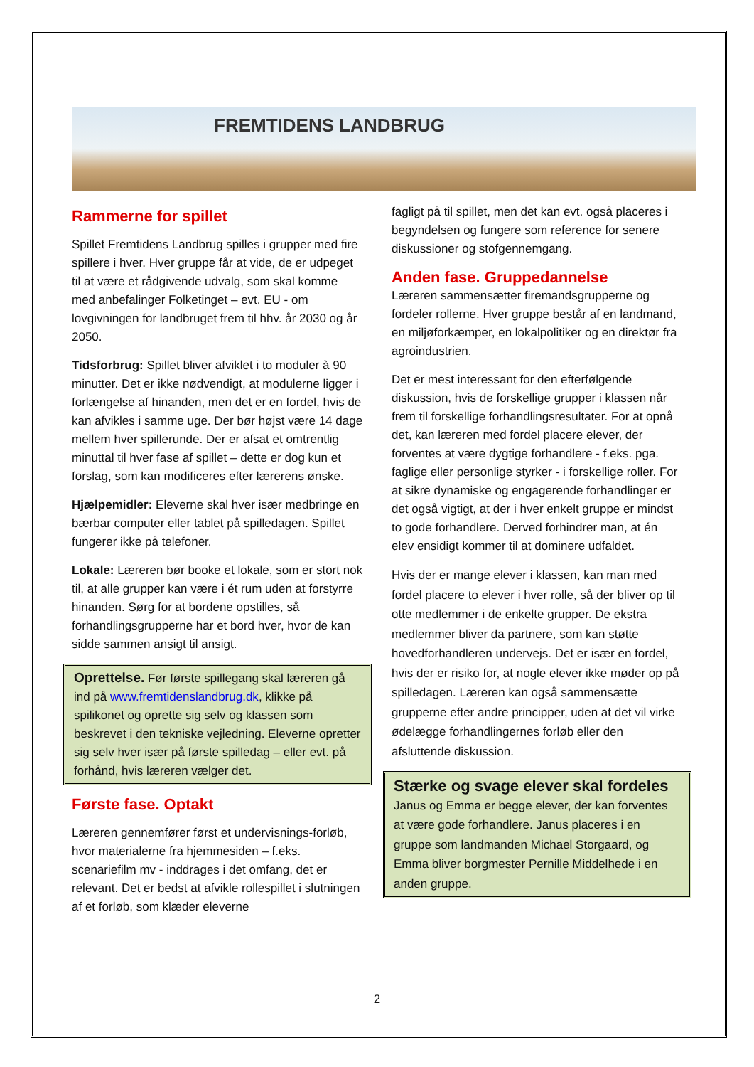FREMTIDENS LANDBRUG
Rammerne for spillet
Spillet Fremtidens Landbrug spilles i grupper med fire spillere i hver. Hver gruppe får at vide, de er udpeget til at være et rådgivende udvalg, som skal komme med anbefalinger Folketinget – evt. EU - om lovgivningen for landbruget frem til hhv. år 2030 og år 2050.
Tidsforbrug: Spillet bliver afviklet i to moduler à 90 minutter. Det er ikke nødvendigt, at modulerne ligger i forlængelse af hinanden, men det er en fordel, hvis de kan afvikles i samme uge. Der bør højst være 14 dage mellem hver spillerunde. Der er afsat et omtrentlig minuttal til hver fase af spillet – dette er dog kun et forslag, som kan modificeres efter lærerens ønske.
Hjælpemidler: Eleverne skal hver især medbringe en bærbar computer eller tablet på spilledagen. Spillet fungerer ikke på telefoner.
Lokale: Læreren bør booke et lokale, som er stort nok til, at alle grupper kan være i ét rum uden at forstyrre hinanden. Sørg for at bordene opstilles, så forhandlingsgrupperne har et bord hver, hvor de kan sidde sammen ansigt til ansigt.
Oprettelse. Før første spillegang skal læreren gå ind på www.fremtidenslandbrug.dk, klikke på spilikonet og oprette sig selv og klassen som beskrevet i den tekniske vejledning. Eleverne opretter sig selv hver især på første spilledag – eller evt. på forhånd, hvis læreren vælger det.
Første fase. Optakt
Læreren gennemfører først et undervisnings-forløb, hvor materialerne fra hjemmesiden – f.eks. scenariefilm mv - inddrages i det omfang, det er relevant. Det er bedst at afvikle rollespillet i slutningen af et forløb, som klæder eleverne
fagligt på til spillet, men det kan evt. også placeres i begyndelsen og fungere som reference for senere diskussioner og stofgennemgang.
Anden fase. Gruppedannelse
Læreren sammensætter firemandsgrupperne og fordeler rollerne. Hver gruppe består af en landmand, en miljøforkæmper, en lokalpolitiker og en direktør fra agroindustrien.
Det er mest interessant for den efterfølgende diskussion, hvis de forskellige grupper i klassen når frem til forskellige forhandlingsresultater. For at opnå det, kan læreren med fordel placere elever, der forventes at være dygtige forhandlere - f.eks. pga. faglige eller personlige styrker - i forskellige roller. For at sikre dynamiske og engagerende forhandlinger er det også vigtigt, at der i hver enkelt gruppe er mindst to gode forhandlere. Derved forhindrer man, at én elev ensidigt kommer til at dominere udfaldet.
Hvis der er mange elever i klassen, kan man med fordel placere to elever i hver rolle, så der bliver op til otte medlemmer i de enkelte grupper. De ekstra medlemmer bliver da partnere, som kan støtte hovedforhandleren undervejs. Det er især en fordel, hvis der er risiko for, at nogle elever ikke møder op på spilledagen. Læreren kan også sammensætte grupperne efter andre principper, uden at det vil virke ødelægge forhandlingernes forløb eller den afsluttende diskussion.
Stærke og svage elever skal fordeles
Janus og Emma er begge elever, der kan forventes at være gode forhandlere. Janus placeres i en gruppe som landmanden Michael Storgaard, og Emma bliver borgmester Pernille Middelhede i en anden gruppe.
2